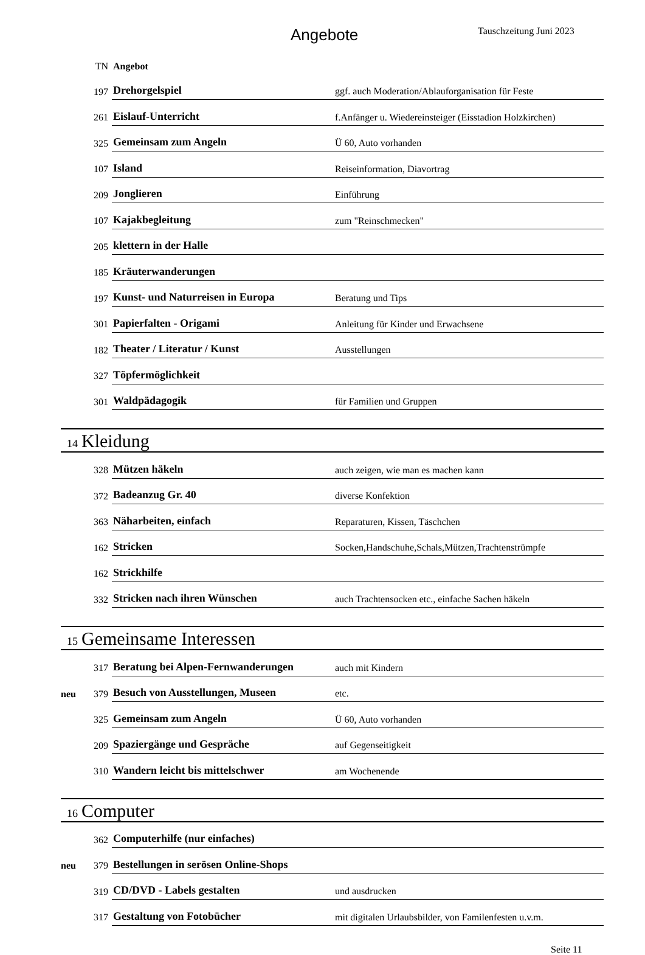Angebote Tauschzeitung Juni 2023
| | TN | Angebot | |
| | 197 | Drehorgelspiel | ggf. auch Moderation/Ablauforganisation für Feste |
| | 261 | Eislauf-Unterricht | f.Anfänger u. Wiedereinsteiger (Eisstadion Holzkirchen) |
| | 325 | Gemeinsam zum Angeln | Ü 60, Auto vorhanden |
| | 107 | Island | Reiseinformation, Diavortrag |
| | 209 | Jonglieren | Einführung |
| | 107 | Kajakbegleitung | zum "Reinschmecken" |
| | 205 | klettern in der Halle | |
| | 185 | Kräuterwanderungen | |
| | 197 | Kunst- und Naturreisen in Europa | Beratung und Tips |
| | 301 | Papierfalten - Origami | Anleitung für Kinder und Erwachsene |
| | 182 | Theater / Literatur / Kunst | Ausstellungen |
| | 327 | Töpfermöglichkeit | |
| | 301 | Waldpädagogik | für Familien und Gruppen |
14 Kleidung
| | 328 | Mützen häkeln | auch zeigen, wie man es machen kann |
| | 372 | Badeanzug Gr. 40 | diverse Konfektion |
| | 363 | Näharbeiten, einfach | Reparaturen, Kissen, Täschchen |
| | 162 | Stricken | Socken,Handschuhe,Schals,Mützen,Trachtenstrümpfe |
| | 162 | Strickhilfe | |
| | 332 | Stricken nach ihren Wünschen | auch Trachtensocken etc., einfache Sachen häkeln |
15 Gemeinsame Interessen
| | 317 | Beratung bei Alpen-Fernwanderungen | auch mit Kindern |
| neu | 379 | Besuch von Ausstellungen, Museen | etc. |
| | 325 | Gemeinsam zum Angeln | Ü 60, Auto vorhanden |
| | 209 | Spaziergänge und Gespräche | auf Gegenseitigkeit |
| | 310 | Wandern leicht bis mittelschwer | am Wochenende |
16 Computer
| | 362 | Computerhilfe (nur einfaches) | |
| neu | 379 | Bestellungen in serösen Online-Shops | |
| | 319 | CD/DVD - Labels gestalten | und ausdrucken |
| | 317 | Gestaltung von Fotobücher | mit digitalen Urlaubsbilder, von Familenfesten u.v.m. |
Seite 11